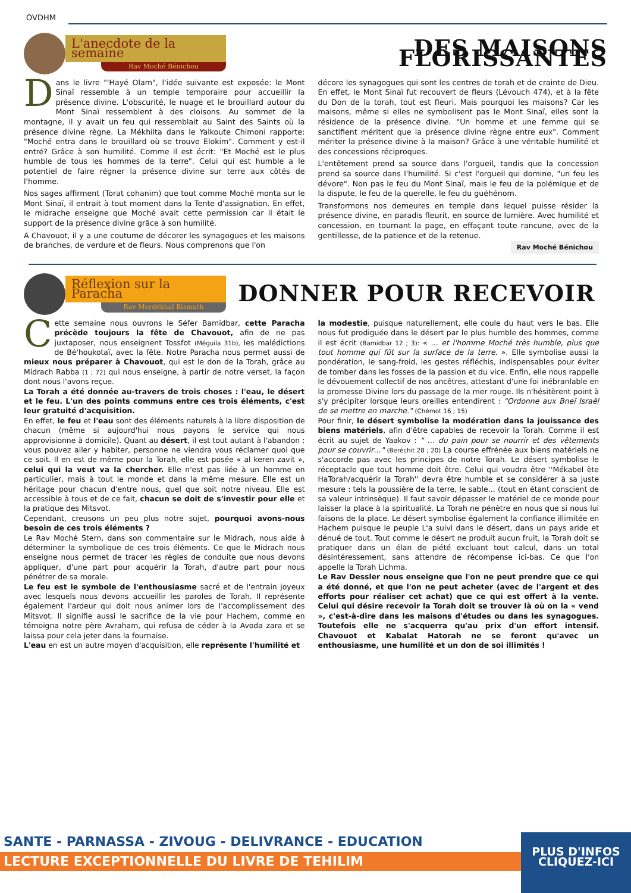OVDHM
L'anecdote de la semaine
Rav Moché Bénichou
DES MAISONS FLORISSANTES
Dans le livre "'Hayé Olam", l'idée suivante est exposée: le Mont Sinaï ressemble à un temple temporaire pour accueillir la présence divine. L'obscurité, le nuage et le brouillard autour du Mont Sinaï ressemblent à des cloisons. Au sommet de la montagne, il y avait un feu qui ressemblait au Saint des Saints où la présence divine règne. La Mékhilta dans le Yalkoute Chimoni rapporte: "Moché entra dans le brouillard où se trouve Elokim". Comment y est-il entré? Grâce à son humilité. Comme il est écrit: "Et Moché est le plus humble de tous les hommes de la terre". Celui qui est humble a le potentiel de faire régner la présence divine sur terre aux côtés de l'homme.
Nos sages affirment (Torat cohanim) que tout comme Moché monta sur le Mont Sinaï, il entrait à tout moment dans la Tente d'assignation. En effet, le midrache enseigne que Moché avait cette permission car il était le support de la présence divine grâce à son humilité.
A Chavouot, il y a une coutume de décorer les synagogues et les maisons de branches, de verdure et de fleurs. Nous comprenons que l'on
décore les synagogues qui sont les centres de torah et de crainte de Dieu. En effet, le Mont Sinaï fut recouvert de fleurs (Lévouch 474), et à la fête du Don de la torah, tout est fleuri. Mais pourquoi les maisons? Car les maisons, même si elles ne symbolisent pas le Mont Sinaï, elles sont la résidence de la présence divine. "Un homme et une femme qui se sanctifient méritent que la présence divine règne entre eux". Comment mériter la présence divine à la maison? Grâce à une véritable humilité et des concessions réciproques.
L'entêtement prend sa source dans l'orgueil, tandis que la concession prend sa source dans l'humilité. Si c'est l'orgueil qui domine, "un feu les dévore". Non pas le feu du Mont Sinaï, mais le feu de la polémique et de la dispute, le feu de la querelle, le feu du guéhénom.
Transformons nos demeures en temple dans lequel puisse résider la présence divine, en paradis fleurit, en source de lumière. Avec humilité et concession, en tournant la page, en effaçant toute rancune, avec de la gentillesse, de la patience et de la retenue.
Rav Moché Bénichou
Réflexion sur la Paracha
Rav Mordékhaï Bismuth
DONNER POUR RECEVOIR
Cette semaine nous ouvrons le Séfer Bamidbar, cette Paracha précède toujours la fête de Chavouot, afin de ne pas juxtaposer, nous enseignent Tossfot (Méguila 31b), les malédictions de Bé'houkotaï, avec la fête. Notre Paracha nous permet aussi de mieux nous préparer à Chavouot, qui est le don de la Torah, grâce au Midrach Rabba (1 ; 72) qui nous enseigne, à partir de notre verset, la façon dont nous l'avons reçue.
La Torah a été donnée au-travers de trois choses : l'eau, le désert et le feu. L'un des points communs entre ces trois éléments, c'est leur gratuité d'acquisition.
En effet, le feu et l'eau sont des éléments naturels à la libre disposition de chacun (même si aujourd'hui nous payons le service qui nous approvisionne à domicile). Quant au désert, il est tout autant à l'abandon : vous pouvez aller y habiter, personne ne viendra vous réclamer quoi que ce soit. Il en est de même pour la Torah, elle est posée « al keren zavit », celui qui la veut va la chercher. Elle n'est pas liée à un homme en particulier, mais à tout le monde et dans la même mesure. Elle est un héritage pour chacun d'entre nous, quel que soit notre niveau. Elle est accessible à tous et de ce fait, chacun se doit de s'investir pour elle et la pratique des Mitsvot.
Cependant, creusons un peu plus notre sujet, pourquoi avons-nous besoin de ces trois éléments ?
Le Rav Moché Stern, dans son commentaire sur le Midrach, nous aide à déterminer la symbolique de ces trois éléments. Ce que le Midrach nous enseigne nous permet de tracer les règles de conduite que nous devons appliquer, d'une part pour acquérir la Torah, d'autre part pour nous pénétrer de sa morale.
Le feu est le symbole de l'enthousiasme sacré et de l'entrain joyeux avec lesquels nous devons accueillir les paroles de Torah. Il représente également l'ardeur qui doit nous animer lors de l'accomplissement des Mitsvot. Il signifie aussi le sacrifice de la vie pour Hachem, comme en témoigna notre père Avraham, qui refusa de céder à la Avoda zara et se laissa pour cela jeter dans la fournaise.
L'eau en est un autre moyen d'acquisition, elle représente l'humilité et
la modestie, puisque naturellement, elle coule du haut vers le bas. Elle nous fut prodiguée dans le désert par le plus humble des hommes, comme il est écrit (Bamidbar 12 ; 3): « … et l'homme Moché très humble, plus que tout homme qui fût sur la surface de la terre. ». Elle symbolise aussi la pondération, le sang-froid, les gestes réfléchis, indispensables pour éviter de tomber dans les fosses de la passion et du vice. Enfin, elle nous rappelle le dévouement collectif de nos ancêtres, attestant d'une foi inébranlable en la promesse Divine lors du passage de la mer rouge. Ils n'hésitèrent point à s'y précipiter lorsque leurs oreilles entendirent : "Ordonne aux Bneï Israël de se mettre en marche." (Chémot 16 ; 15)
Pour finir, le désert symbolise la modération dans la jouissance des biens matériels, afin d'être capables de recevoir la Torah. Comme il est écrit au sujet de Yaakov : " … du pain pour se nourrir et des vêtements pour se couvrir…" (Beréchit 28 ; 20) La course effrénée aux biens matériels ne s'accorde pas avec les principes de notre Torah. Le désert symbolise le réceptacle que tout homme doit être. Celui qui voudra être ''Mékabel ète HaTorah/acquérir la Torah'' devra être humble et se considérer à sa juste mesure : tels la poussière de la terre, le sable… (tout en étant conscient de sa valeur intrinsèque). Il faut savoir dépasser le matériel de ce monde pour laisser la place à la spiritualité. La Torah ne pénètre en nous que si nous lui faisons de la place. Le désert symbolise également la confiance illimitée en Hachem puisque le peuple L'a suivi dans le désert, dans un pays aride et dénué de tout. Tout comme le désert ne produit aucun fruit, la Torah doit se pratiquer dans un élan de piété excluant tout calcul, dans un total désintéressement, sans attendre de récompense ici-bas. Ce que l'on appelle la Torah Lichma.
Le Rav Dessler nous enseigne que l'on ne peut prendre que ce qui a été donné, et que l'on ne peut acheter (avec de l'argent et des efforts pour réaliser cet achat) que ce qui est offert à la vente. Celui qui désire recevoir la Torah doit se trouver là où on la « vend », c'est-à-dire dans les maisons d'études ou dans les synagogues. Toutefois elle ne s'acquerra qu'au prix d'un effort intensif. Chavouot et Kabalat Hatorah ne se feront qu'avec un enthousiasme, une humilité et un don de soi illimités !
SANTE - PARNASSA - ZIVOUG - DELIVRANCE - EDUCATION
LECTURE EXCEPTIONNELLE DU LIVRE DE TEHILIM
PLUS D'INFOS
CLIQUEZ-ICI